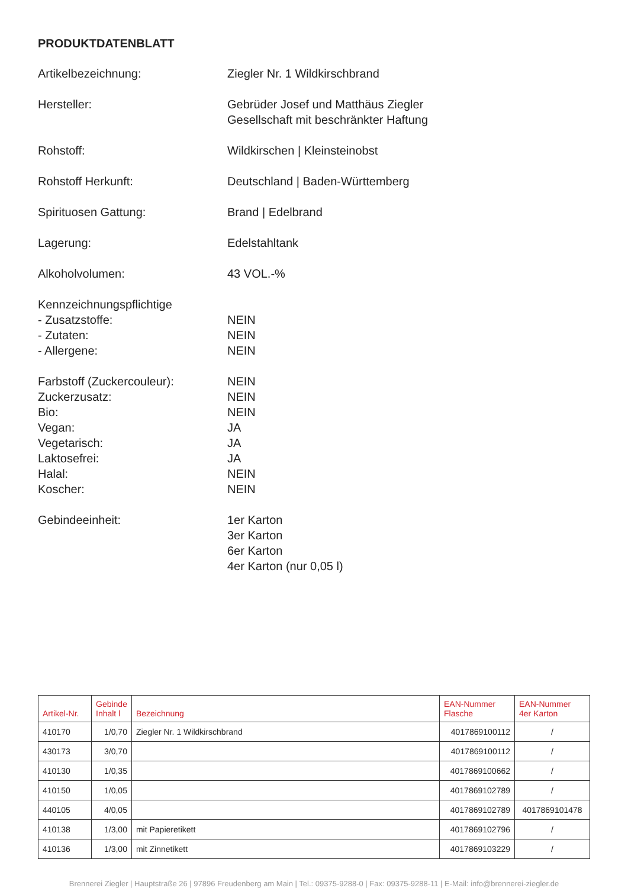PRODUKTDATENBLATT
Artikelbezeichnung: Ziegler Nr. 1 Wildkirschbrand
Hersteller: Gebrüder Josef und Matthäus Ziegler
Gesellschaft mit beschränkter Haftung
Rohstoff: Wildkirschen | Kleinsteinobst
Rohstoff Herkunft: Deutschland | Baden-Württemberg
Spirituosen Gattung: Brand | Edelbrand
Lagerung: Edelstahltank
Alkoholvolumen: 43 VOL.-%
Kennzeichnungspflichtige
- Zusatzstoffe:
- Zutaten:
- Allergene:
NEIN
NEIN
NEIN
Farbstoff (Zuckercouleur):
Zuckerzusatz:
Bio:
Vegan:
Vegetarisch:
Laktosefrei:
Halal:
Koscher:
NEIN
NEIN
NEIN
JA
JA
JA
NEIN
NEIN
Gebindeeinheit: 1er Karton
3er Karton
6er Karton
4er Karton (nur 0,05 l)
| Artikel-Nr. | Gebinde Inhalt l | Bezeichnung | EAN-Nummer Flasche | EAN-Nummer 4er Karton |
| --- | --- | --- | --- | --- |
| 410170 | 1/0,70 | Ziegler Nr. 1 Wildkirschbrand | 4017869100112 | / |
| 430173 | 3/0,70 | | 4017869100112 | / |
| 410130 | 1/0,35 | | 4017869100662 | / |
| 410150 | 1/0,05 | | 4017869102789 | / |
| 440105 | 4/0,05 | | 4017869102789 | 4017869101478 |
| 410138 | 1/3,00 | mit Papieretikett | 4017869102796 | / |
| 410136 | 1/3,00 | mit Zinnetikett | 4017869103229 | / |
Brennerei Ziegler | Hauptstraße 26 | 97896 Freudenberg am Main | Tel.: 09375-9288-0 | Fax: 09375-9288-11 | E-Mail: info@brennerei-ziegler.de